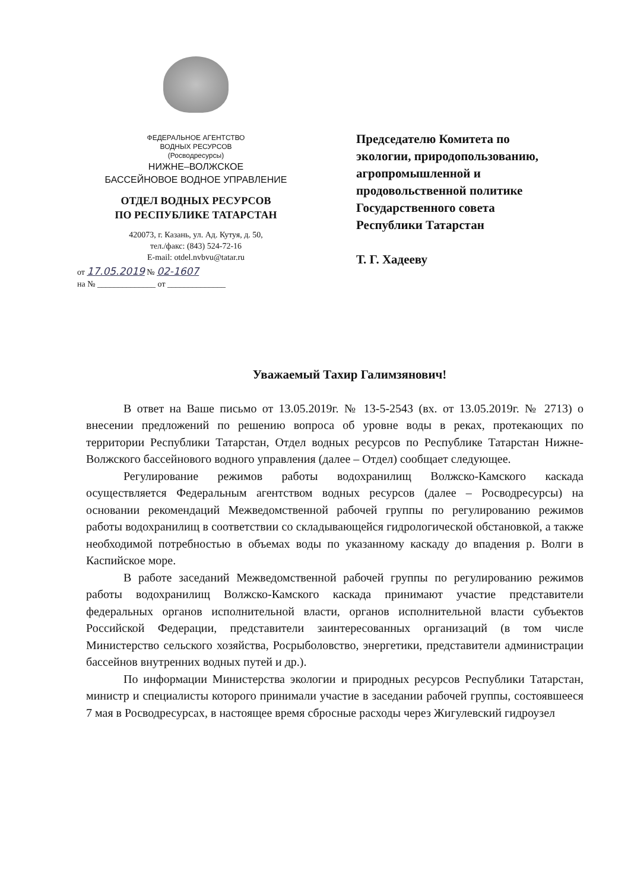ФЕДЕРАЛЬНОЕ АГЕНТСТВО
ВОДНЫХ РЕСУРСОВ
(Росводресурсы)
НИЖНЕ–ВОЛЖСКОЕ
БАССЕЙНОВОЕ ВОДНОЕ УПРАВЛЕНИЕ
ОТДЕЛ ВОДНЫХ РЕСУРСОВ
ПО РЕСПУБЛИКЕ ТАТАРСТАН
420073, г. Казань, ул. Ад. Кутуя, д. 50,
тел./факс: (843) 524-72-16
E-mail: otdel.nvbvu@tatar.ru
от 17.05.2019 № 02-1607
на № ______________ от ______________
Председателю Комитета по
экологии, природопользованию,
агропромышленной и
продовольственной политике
Государственного совета
Республики Татарстан
Т. Г. Хадееву
Уважаемый Тахир Галимзянович!
В ответ на Ваше письмо от 13.05.2019г. № 13-5-2543 (вх. от 13.05.2019г. № 2713) о внесении предложений по решению вопроса об уровне воды в реках, протекающих по территории Республики Татарстан, Отдел водных ресурсов по Республике Татарстан Нижне-Волжского бассейнового водного управления (далее – Отдел) сообщает следующее.
Регулирование режимов работы водохранилищ Волжско-Камского каскада осуществляется Федеральным агентством водных ресурсов (далее – Росводресурсы) на основании рекомендаций Межведомственной рабочей группы по регулированию режимов работы водохранилищ в соответствии со складывающейся гидрологической обстановкой, а также необходимой потребностью в объемах воды по указанному каскаду до впадения р. Волги в Каспийское море.
В работе заседаний Межведомственной рабочей группы по регулированию режимов работы водохранилищ Волжско-Камского каскада принимают участие представители федеральных органов исполнительной власти, органов исполнительной власти субъектов Российской Федерации, представители заинтересованных организаций (в том числе Министерство сельского хозяйства, Росрыболовство, энергетики, представители администрации бассейнов внутренних водных путей и др.).
По информации Министерства экологии и природных ресурсов Республики Татарстан, министр и специалисты которого принимали участие в заседании рабочей группы, состоявшееся 7 мая в Росводресурсах, в настоящее время сбросные расходы через Жигулевский гидроузел